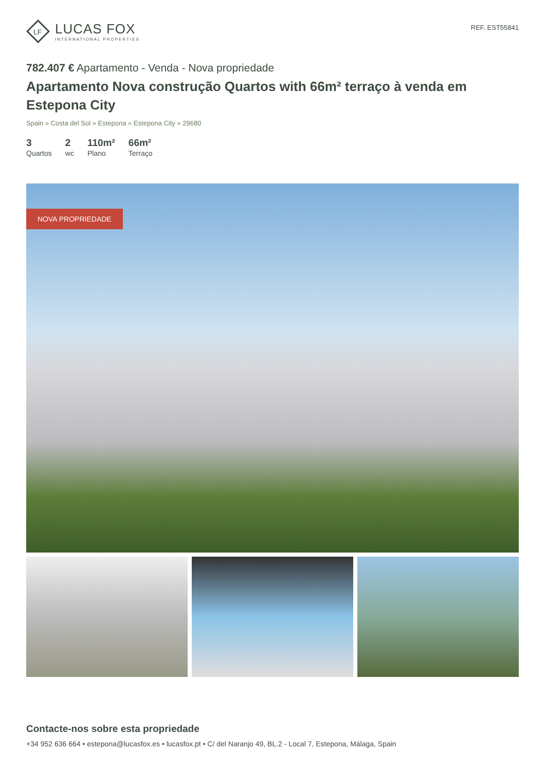LF
LUCAS FOX
INTERNATIONAL PROPERTIES
REF. EST55841
782.407 € Apartamento - Venda - Nova propriedade
Apartamento Nova construção Quartos with 66m² terraço à venda em Estepona City
Spain » Costa del Sol » Estepona » Estepona City » 29680
3
Quartos
2
wc
110m²
Plano
66m²
Terraço
NOVA PROPRIEDADE
Contacte-nos sobre esta propriedade
+34 952 636 664 • estepona@lucasfox.es • lucasfox.pt • C/ del Naranjo 49, BL.2 - Local 7, Estepona, Málaga, Spain